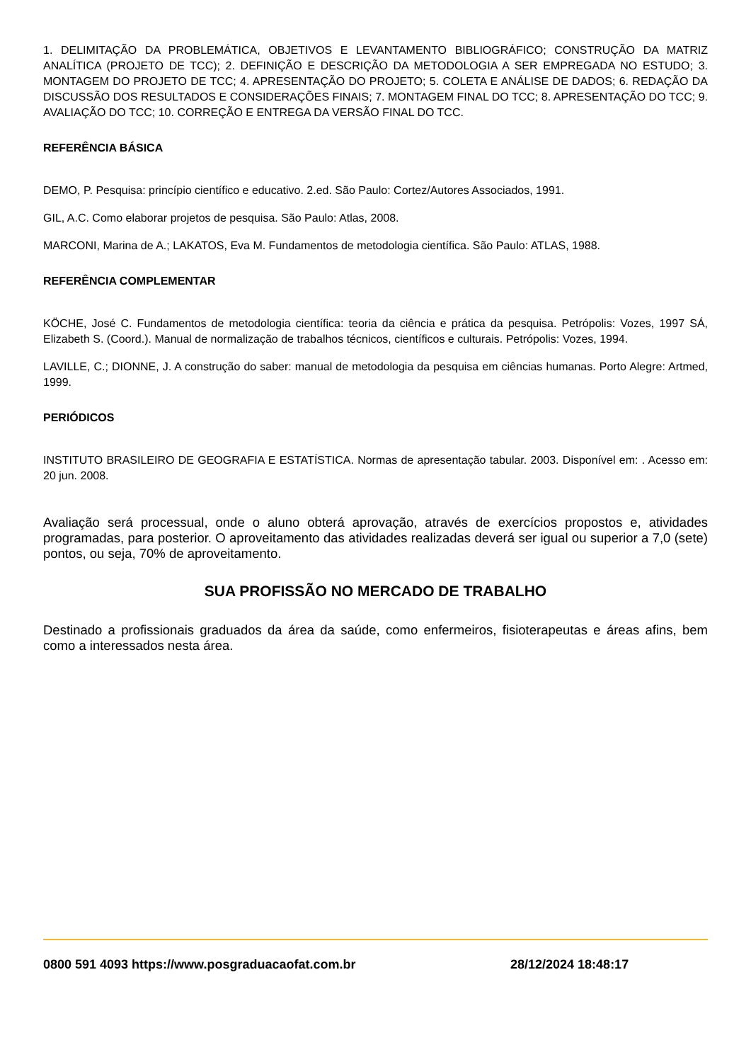1. DELIMITAÇÃO DA PROBLEMÁTICA, OBJETIVOS E LEVANTAMENTO BIBLIOGRÁFICO; CONSTRUÇÃO DA MATRIZ ANALÍTICA (PROJETO DE TCC); 2. DEFINIÇÃO E DESCRIÇÃO DA METODOLOGIA A SER EMPREGADA NO ESTUDO; 3. MONTAGEM DO PROJETO DE TCC; 4. APRESENTAÇÃO DO PROJETO; 5. COLETA E ANÁLISE DE DADOS; 6. REDAÇÃO DA DISCUSSÃO DOS RESULTADOS E CONSIDERAÇÕES FINAIS; 7. MONTAGEM FINAL DO TCC; 8. APRESENTAÇÃO DO TCC; 9. AVALIAÇÃO DO TCC; 10. CORREÇÃO E ENTREGA DA VERSÃO FINAL DO TCC.
REFERÊNCIA BÁSICA
DEMO, P. Pesquisa: princípio científico e educativo. 2.ed. São Paulo: Cortez/Autores Associados, 1991.
GIL, A.C. Como elaborar projetos de pesquisa. São Paulo: Atlas, 2008.
MARCONI, Marina de A.; LAKATOS, Eva M. Fundamentos de metodologia científica. São Paulo: ATLAS, 1988.
REFERÊNCIA COMPLEMENTAR
KÖCHE, José C. Fundamentos de metodologia científica: teoria da ciência e prática da pesquisa. Petrópolis: Vozes, 1997 SÁ, Elizabeth S. (Coord.). Manual de normalização de trabalhos técnicos, científicos e culturais. Petrópolis: Vozes, 1994.
LAVILLE, C.; DIONNE, J. A construção do saber: manual de metodologia da pesquisa em ciências humanas. Porto Alegre: Artmed, 1999.
PERIÓDICOS
INSTITUTO BRASILEIRO DE GEOGRAFIA E ESTATÍSTICA. Normas de apresentação tabular. 2003. Disponível em: . Acesso em: 20 jun. 2008.
Avaliação será processual, onde o aluno obterá aprovação, através de exercícios propostos e, atividades programadas, para posterior. O aproveitamento das atividades realizadas deverá ser igual ou superior a 7,0 (sete) pontos, ou seja, 70% de aproveitamento.
SUA PROFISSÃO NO MERCADO DE TRABALHO
Destinado a profissionais graduados da área da saúde, como enfermeiros, fisioterapeutas e áreas afins, bem como a interessados nesta área.
0800 591 4093 https://www.posgraduacaofat.com.br 28/12/2024 18:48:17